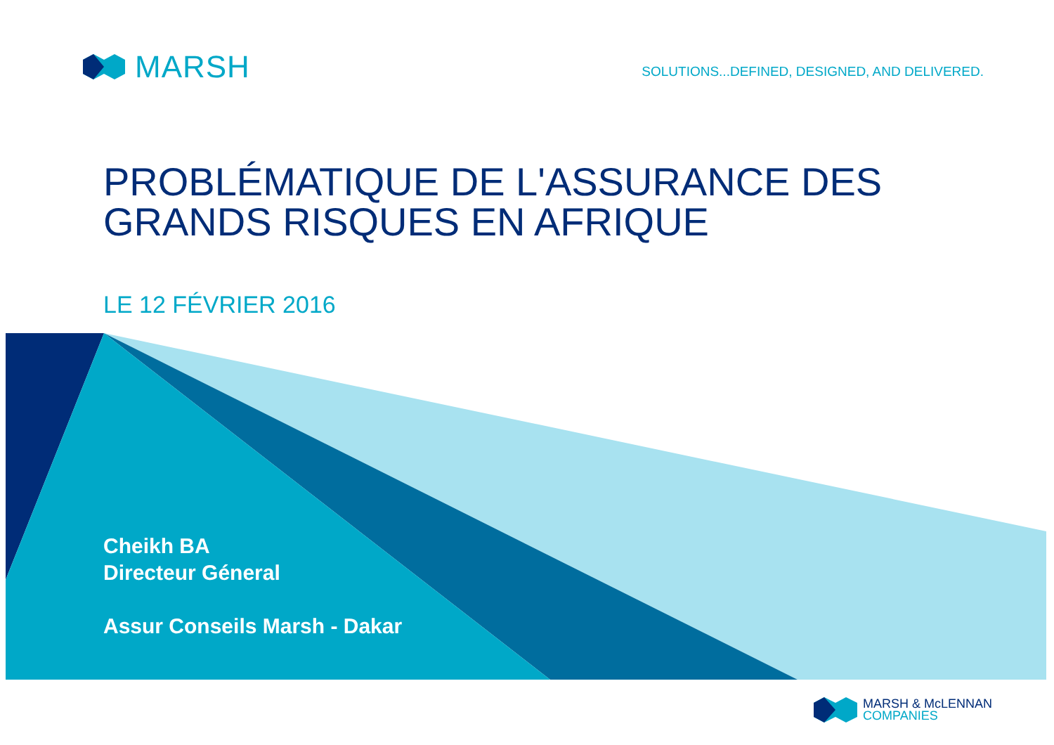MARSH
SOLUTIONS...DEFINED, DESIGNED, AND DELIVERED.
PROBLÉMATIQUE DE L'ASSURANCE DES
GRANDS RISQUES EN AFRIQUE
LE 12 FÉVRIER 2016
Cheikh BA
Directeur Géneral
Assur Conseils Marsh - Dakar
MARSH & McLENNAN
COMPANIES